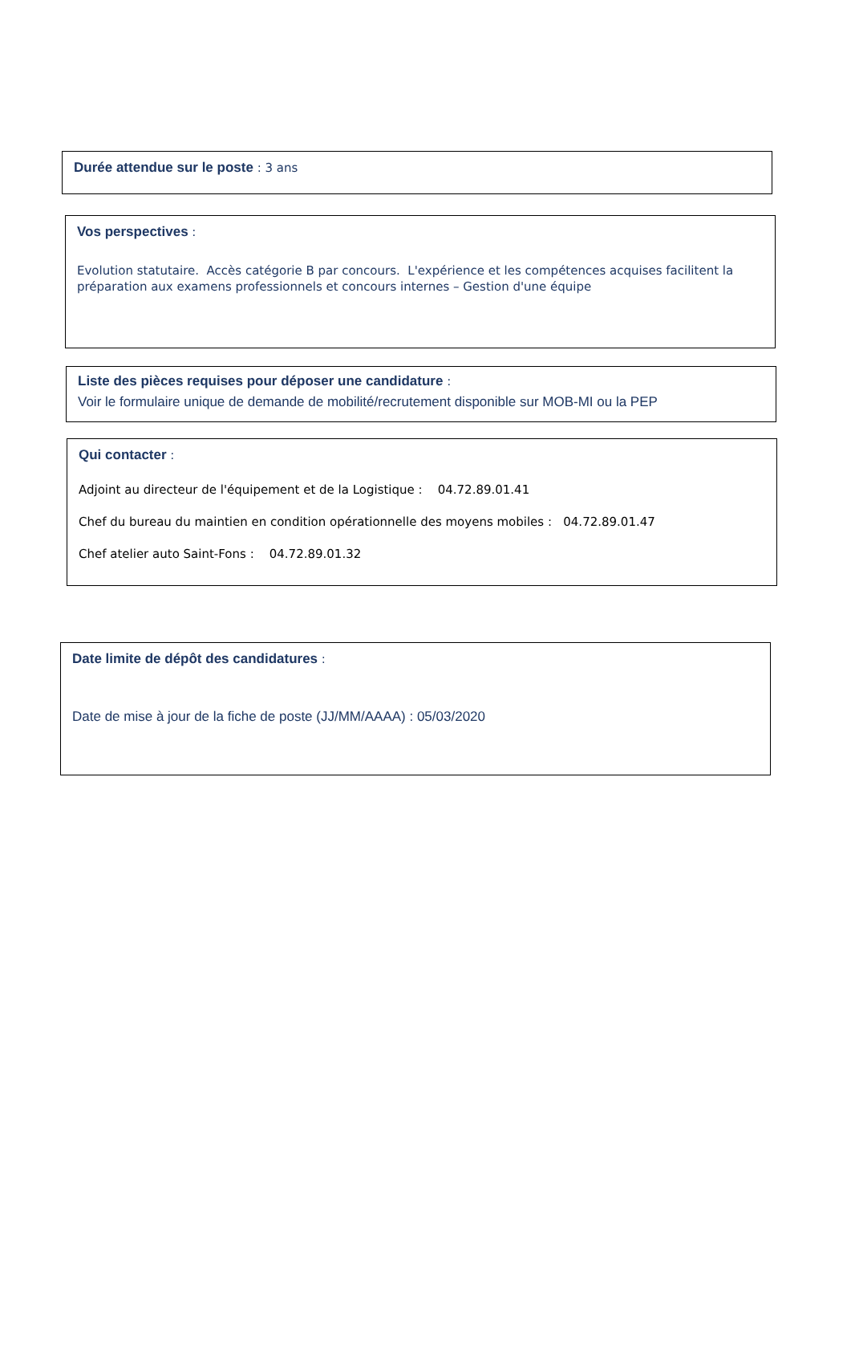Durée attendue sur le poste : 3 ans
Vos perspectives :
Evolution statutaire. Accès catégorie B par concours. L'expérience et les compétences acquises facilitent la préparation aux examens professionnels et concours internes – Gestion d'une équipe
Liste des pièces requises pour déposer une candidature :
Voir le formulaire unique de demande de mobilité/recrutement disponible sur MOB-MI ou la PEP
Qui contacter :
Adjoint au directeur de l'équipement et de la Logistique : 04.72.89.01.41
Chef du bureau du maintien en condition opérationnelle des moyens mobiles : 04.72.89.01.47
Chef atelier auto Saint-Fons : 04.72.89.01.32
Date limite de dépôt des candidatures :
Date de mise à jour de la fiche de poste (JJ/MM/AAAA) : 05/03/2020